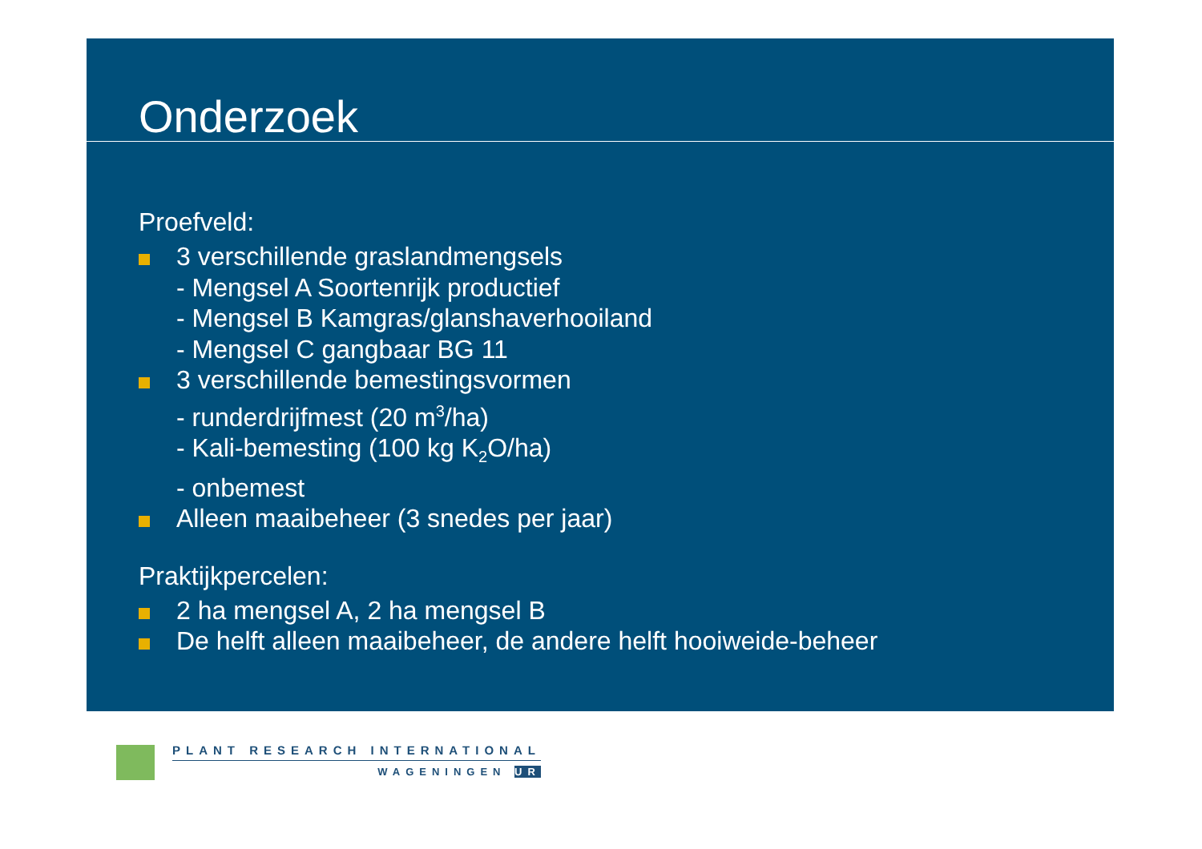Onderzoek
Proefveld:
3 verschillende graslandmengsels
- Mengsel A Soortenrijk productief
- Mengsel B Kamgras/glanshaverhooiland
- Mengsel C gangbaar BG 11
3 verschillende bemestingsvormen
- runderdrijfmest (20 m<sup>3</sup>/ha)
- Kali-bemesting (100 kg K<sub>2</sub>O/ha)
- onbemest
Alleen maaibeheer (3 snedes per jaar)
Praktijkpercelen:
2 ha mengsel A, 2 ha mengsel B
De helft alleen maaibeheer, de andere helft hooiweide-beheer
PLANT RESEARCH INTERNATIONAL
WAGENINGEN UR